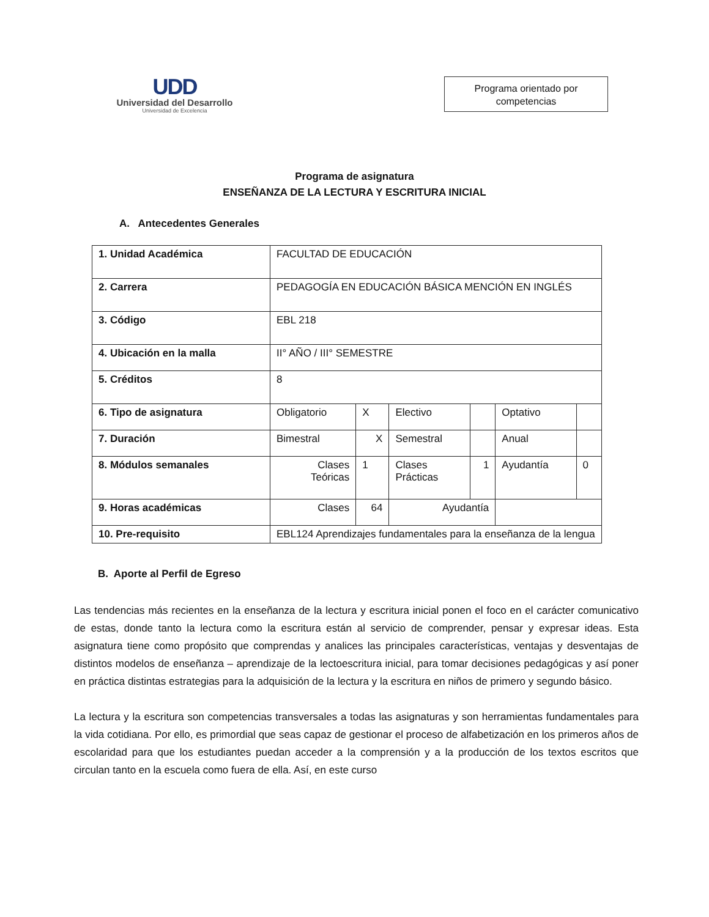UDD
Universidad del Desarrollo
Universidad de Excelencia
Programa orientado por
competencias
Programa de asignatura
ENSEÑANZA DE LA LECTURA Y ESCRITURA INICIAL
A. Antecedentes Generales
| 1. Unidad Académica | FACULTAD DE EDUCACIÓN | | | | | |
| 2. Carrera | PEDAGOGÍA EN EDUCACIÓN BÁSICA MENCIÓN EN INGLÉS | | | | | |
| 3. Código | EBL 218 | | | | | |
| 4. Ubicación en la malla | II° AÑO / III° SEMESTRE | | | | | |
| 5. Créditos | 8 | | | | | |
| 6. Tipo de asignatura | Obligatorio | X | Electivo | | Optativo | |
| 7. Duración | Bimestral | X | Semestral | | Anual | |
| 8. Módulos semanales | Clases Teóricas | 1 | Clases Prácticas | 1 | Ayudantía | 0 |
| 9. Horas académicas | Clases | 64 | Ayudantía | | | |
| 10. Pre-requisito | EBL124 Aprendizajes fundamentales para la enseñanza de la lengua | | | | | |
B. Aporte al Perfil de Egreso
Las tendencias más recientes en la enseñanza de la lectura y escritura inicial ponen el foco en el carácter comunicativo de estas, donde tanto la lectura como la escritura están al servicio de comprender, pensar y expresar ideas. Esta asignatura tiene como propósito que comprendas y analices las principales características, ventajas y desventajas de distintos modelos de enseñanza – aprendizaje de la lectoescritura inicial, para tomar decisiones pedagógicas y así poner en práctica distintas estrategias para la adquisición de la lectura y la escritura en niños de primero y segundo básico.
La lectura y la escritura son competencias transversales a todas las asignaturas y son herramientas fundamentales para la vida cotidiana. Por ello, es primordial que seas capaz de gestionar el proceso de alfabetización en los primeros años de escolaridad para que los estudiantes puedan acceder a la comprensión y a la producción de los textos escritos que circulan tanto en la escuela como fuera de ella. Así, en este curso